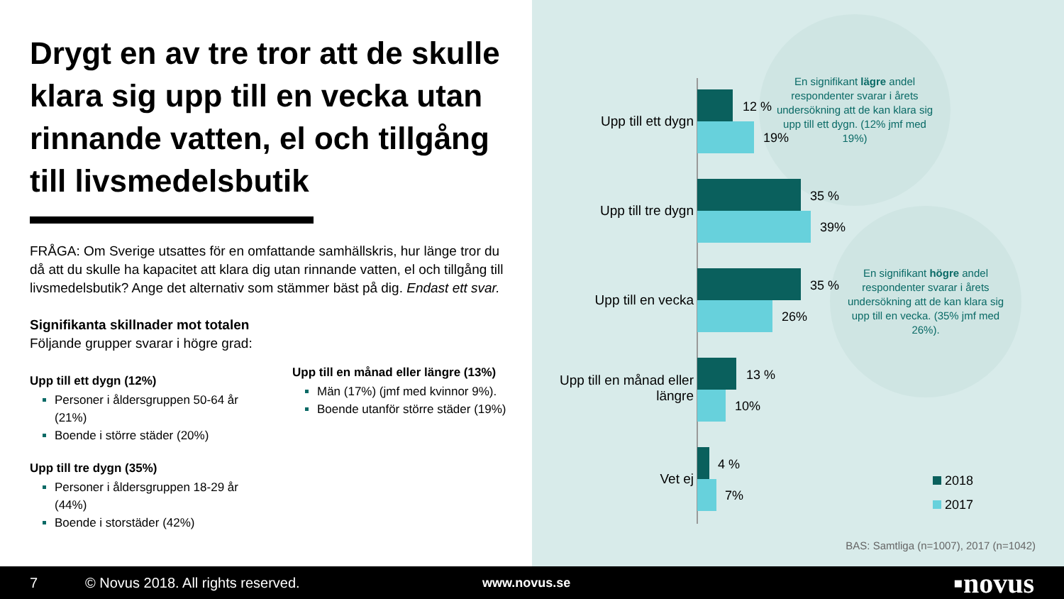Drygt en av tre tror att de skulle klara sig upp till en vecka utan rinnande vatten, el och tillgång till livsmedelsbutik
FRÅGA: Om Sverige utsattes för en omfattande samhällskris, hur länge tror du då att du skulle ha kapacitet att klara dig utan rinnande vatten, el och tillgång till livsmedelsbutik? Ange det alternativ som stämmer bäst på dig. Endast ett svar.
Signifikanta skillnader mot totalen
Följande grupper svarar i högre grad:
Upp till ett dygn (12%)
Personer i åldersgruppen 50-64 år (21%)
Boende i större städer (20%)
Upp till tre dygn (35%)
Personer i åldersgruppen 18-29 år (44%)
Boende i storstäder (42%)
Upp till en månad eller längre (13%)
Män (17%) (jmf med kvinnor 9%).
Boende utanför större städer (19%)
En signifikant lägre andel respondenter svarar i årets undersökning att de kan klara sig upp till ett dygn. (12% jmf med 19%)
En signifikant högre andel respondenter svarar i årets undersökning att de kan klara sig upp till en vecka. (35% jmf med 26%).
Upp till ett dygn
12 %
19%
Upp till tre dygn
35 %
39%
Upp till en vecka
35 %
26%
Upp till en månad eller längre
13 %
10%
Vet ej
4 %
7%
2018
2017
BAS: Samtliga (n=1007), 2017 (n=1042)
7 © Novus 2018. All rights reserved. www.novus.se ▪novus